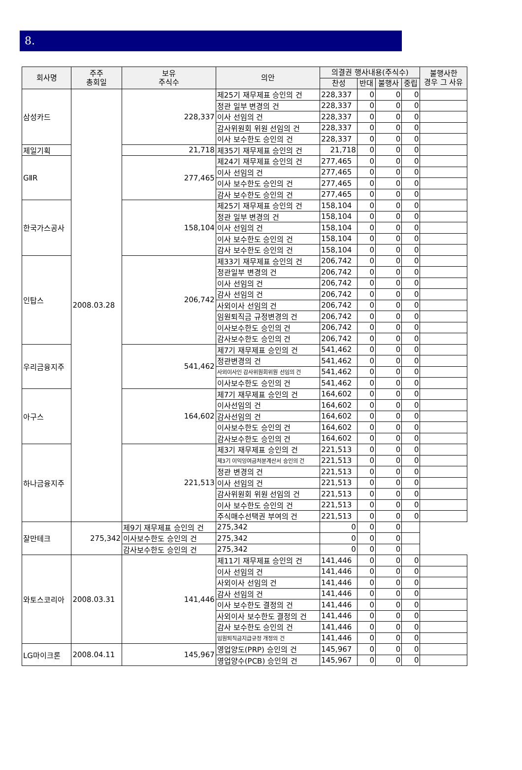8.
| 회사명 | 주주 총회일 | 보유 주식수 | 의안 | 의결권 행사내용(주식수) | | | | 불행사한 경우 그 사유 |
| --- | --- | --- | --- | --- | --- | --- | --- | --- |
| | | | | 찬성 | 반대 | 불행사 | 중립 | |
| 삼성카드 | 2008.03.28 | 228,337 | 제25기 재무제표 승인의 건 | 228,337 | 0 | 0 | 0 | |
| | | | 정관 일부 변경의 건 | 228,337 | 0 | 0 | 0 | |
| | | | 이사 선임의 건 | 228,337 | 0 | 0 | 0 | |
| | | | 감사위원회 위원 선임의 건 | 228,337 | 0 | 0 | 0 | |
| | | | 이사 보수한도 승인의 건 | 228,337 | 0 | 0 | 0 | |
| 제일기획 | | 21,718 | 제35기 재무제표 승인의 건 | 21,718 | 0 | 0 | 0 | |
| GⅡR | | 277,465 | 제24기 재무제표 승인의 건 | 277,465 | 0 | 0 | 0 | |
| | | | 이사 선임의 건 | 277,465 | 0 | 0 | 0 | |
| | | | 이사 보수한도 승인의 건 | 277,465 | 0 | 0 | 0 | |
| | | | 감사 보수한도 승인의 건 | 277,465 | 0 | 0 | 0 | |
| 한국가스공사 | | 158,104 | 제25기 재무제표 승인의 건 | 158,104 | 0 | 0 | 0 | |
| | | | 정관 일부 변경의 건 | 158,104 | 0 | 0 | 0 | |
| | | | 이사 선임의 건 | 158,104 | 0 | 0 | 0 | |
| | | | 이사 보수한도 승인의 건 | 158,104 | 0 | 0 | 0 | |
| | | | 감사 보수한도 승인의 건 | 158,104 | 0 | 0 | 0 | |
| 인탑스 | | 206,742 | 제33기 재무제표 승인의 건 | 206,742 | 0 | 0 | 0 | |
| | | | 정관일부 변경의 건 | 206,742 | 0 | 0 | 0 | |
| | | | 이사 선임의 건 | 206,742 | 0 | 0 | 0 | |
| | | | 감사 선임의 건 | 206,742 | 0 | 0 | 0 | |
| | | | 사외이사 선임의 건 | 206,742 | 0 | 0 | 0 | |
| | | | 임원퇴직금 규정변경의 건 | 206,742 | 0 | 0 | 0 | |
| | | | 이사보수한도 승인의 건 | 206,742 | 0 | 0 | 0 | |
| | | | 감사보수한도 승인의 건 | 206,742 | 0 | 0 | 0 | |
| 우리금융지주 | | 541,462 | 제7기 재무제표 승인의 건 | 541,462 | 0 | 0 | 0 | |
| | | | 정관변경의 건 | 541,462 | 0 | 0 | 0 | |
| | | | 사외이사인 감사위원회위원 선임의 건 | 541,462 | 0 | 0 | 0 | |
| | | | 이사보수한도 승인의 건 | 541,462 | 0 | 0 | 0 | |
| 아구스 | | 164,602 | 제7기 재무제표 승인의 건 | 164,602 | 0 | 0 | 0 | |
| | | | 이사선임의 건 | 164,602 | 0 | 0 | 0 | |
| | | | 감사선임의 건 | 164,602 | 0 | 0 | 0 | |
| | | | 이사보수한도 승인의 건 | 164,602 | 0 | 0 | 0 | |
| | | | 감사보수한도 승인의 건 | 164,602 | 0 | 0 | 0 | |
| 하나금융지주 | | 221,513 | 제3기 재무제표 승인의 건 | 221,513 | 0 | 0 | 0 | |
| | | | 제3기 이익잉여금처분계산서 승인의 건 | 221,513 | 0 | 0 | 0 | |
| | | | 정관 변경의 건 | 221,513 | 0 | 0 | 0 | |
| | | | 이사 선임의 건 | 221,513 | 0 | 0 | 0 | |
| | | | 감사위원회 위원 선임의 건 | 221,513 | 0 | 0 | 0 | |
| | | | 이사 보수한도 승인의 건 | 221,513 | 0 | 0 | 0 | |
| | | | 주식매수선택권 부여의 건 | 221,513 | 0 | 0 | 0 | |
| 잘만테크 | 275,342 | 제9기 재무제표 승인의 건 | 275,342 | 0 | 0 | 0 | | |
| | | 이사보수한도 승인의 건 | 275,342 | 0 | 0 | 0 | | |
| | | 감사보수한도 승인의 건 | 275,342 | 0 | 0 | 0 | | |
| 와토스코리아 | 2008.03.31 | 141,446 | 제11기 재무제표 승인의 건 | 141,446 | 0 | 0 | 0 | |
| | | | 이사 선임의 건 | 141,446 | 0 | 0 | 0 | |
| | | | 사외이사 선임의 건 | 141,446 | 0 | 0 | 0 | |
| | | | 감사 선임의 건 | 141,446 | 0 | 0 | 0 | |
| | | | 이사 보수한도 결정의 건 | 141,446 | 0 | 0 | 0 | |
| | | | 사외이사 보수한도 결정의 건 | 141,446 | 0 | 0 | 0 | |
| | | | 감사 보수한도 승인의 건 | 141,446 | 0 | 0 | 0 | |
| | | | 임원퇴직금지급규정 개정의 건 | 141,446 | 0 | 0 | 0 | |
| LG마이크론 | 2008.04.11 | 145,967 | 영업양도(PRP) 승인의 건 | 145,967 | 0 | 0 | 0 | |
| | | | 영업양수(PCB) 승인의 건 | 145,967 | 0 | 0 | 0 | |